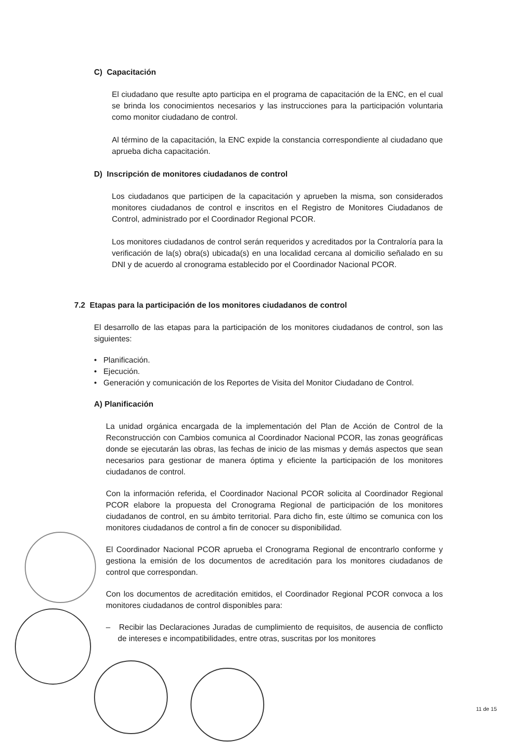C) Capacitación
El ciudadano que resulte apto participa en el programa de capacitación de la ENC, en el cual se brinda los conocimientos necesarios y las instrucciones para la participación voluntaria como monitor ciudadano de control.
Al término de la capacitación, la ENC expide la constancia correspondiente al ciudadano que aprueba dicha capacitación.
D) Inscripción de monitores ciudadanos de control
Los ciudadanos que participen de la capacitación y aprueben la misma, son considerados monitores ciudadanos de control e inscritos en el Registro de Monitores Ciudadanos de Control, administrado por el Coordinador Regional PCOR.
Los monitores ciudadanos de control serán requeridos y acreditados por la Contraloría para la verificación de la(s) obra(s) ubicada(s) en una localidad cercana al domicilio señalado en su DNI y de acuerdo al cronograma establecido por el Coordinador Nacional PCOR.
7.2 Etapas para la participación de los monitores ciudadanos de control
El desarrollo de las etapas para la participación de los monitores ciudadanos de control, son las siguientes:
• Planificación.
• Ejecución.
• Generación y comunicación de los Reportes de Visita del Monitor Ciudadano de Control.
A) Planificación
La unidad orgánica encargada de la implementación del Plan de Acción de Control de la Reconstrucción con Cambios comunica al Coordinador Nacional PCOR, las zonas geográficas donde se ejecutarán las obras, las fechas de inicio de las mismas y demás aspectos que sean necesarios para gestionar de manera óptima y eficiente la participación de los monitores ciudadanos de control.
Con la información referida, el Coordinador Nacional PCOR solicita al Coordinador Regional PCOR elabore la propuesta del Cronograma Regional de participación de los monitores ciudadanos de control, en su ámbito territorial. Para dicho fin, este último se comunica con los monitores ciudadanos de control a fin de conocer su disponibilidad.
El Coordinador Nacional PCOR aprueba el Cronograma Regional de encontrarlo conforme y gestiona la emisión de los documentos de acreditación para los monitores ciudadanos de control que correspondan.
Con los documentos de acreditación emitidos, el Coordinador Regional PCOR convoca a los monitores ciudadanos de control disponibles para:
– Recibir las Declaraciones Juradas de cumplimiento de requisitos, de ausencia de conflicto de intereses e incompatibilidades, entre otras, suscritas por los monitores
11 de 15